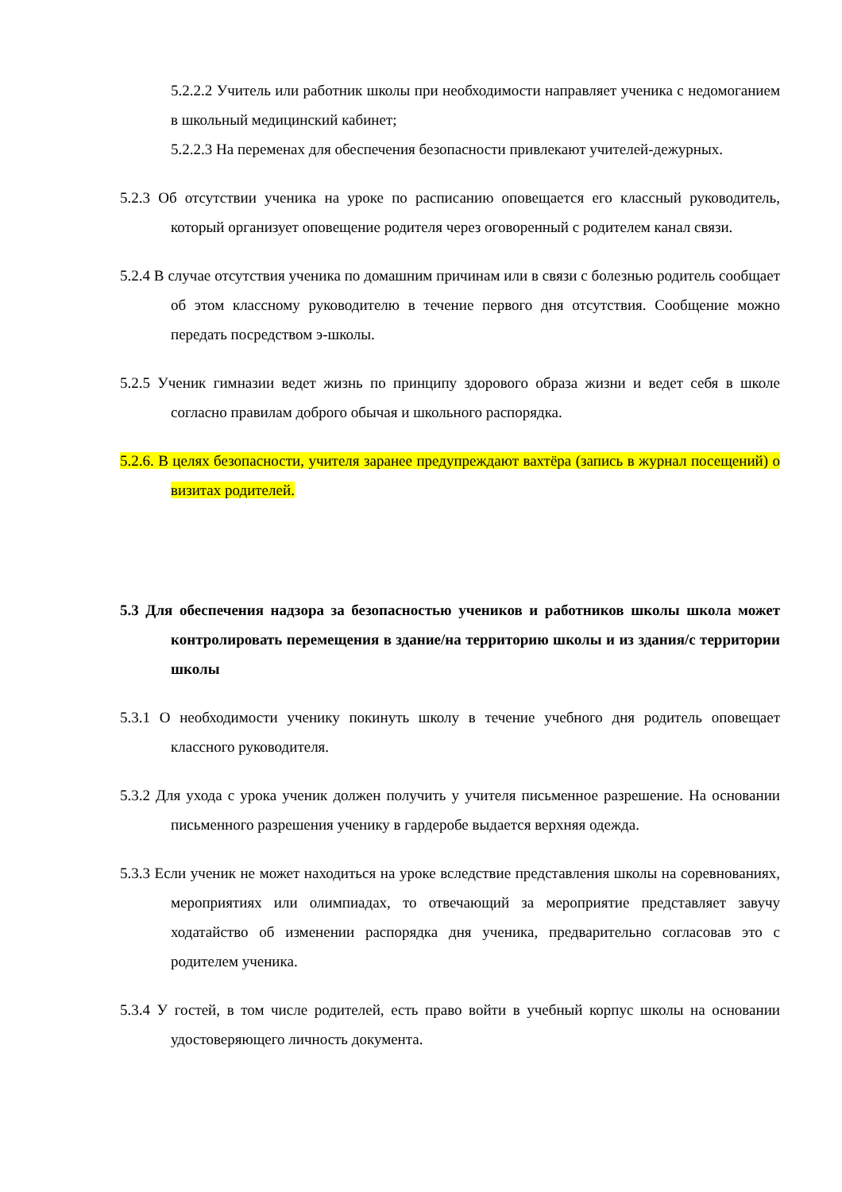5.2.2.2 Учитель или работник школы при необходимости направляет ученика с недомоганием в школьный медицинский кабинет;
5.2.2.3 На переменах для обеспечения безопасности привлекают учителей-дежурных.
5.2.3 Об отсутствии ученика на уроке по расписанию оповещается его классный руководитель, который организует оповещение родителя через оговоренный с родителем канал связи.
5.2.4 В случае отсутствия ученика по домашним причинам или в связи с болезнью родитель сообщает об этом классному руководителю в течение первого дня отсутствия. Сообщение можно передать посредством э-школы.
5.2.5 Ученик гимназии ведет жизнь по принципу здорового образа жизни и ведет себя в школе согласно правилам доброго обычая и школьного распорядка.
5.2.6. В целях безопасности, учителя заранее предупреждают вахтёра (запись в журнал посещений) о визитах родителей.
5.3 Для обеспечения надзора за безопасностью учеников и работников школы школа может контролировать перемещения в здание/на территорию школы и из здания/с территории школы
5.3.1 О необходимости ученику покинуть школу в течение учебного дня родитель оповещает классного руководителя.
5.3.2 Для ухода с урока ученик должен получить у учителя письменное разрешение. На основании письменного разрешения ученику в гардеробе выдается верхняя одежда.
5.3.3 Если ученик не может находиться на уроке вследствие представления школы на соревнованиях, мероприятиях или олимпиадах, то отвечающий за мероприятие представляет завучу ходатайство об изменении распорядка дня ученика, предварительно согласовав это с родителем ученика.
5.3.4 У гостей, в том числе родителей, есть право войти в учебный корпус школы на основании удостоверяющего личность документа.